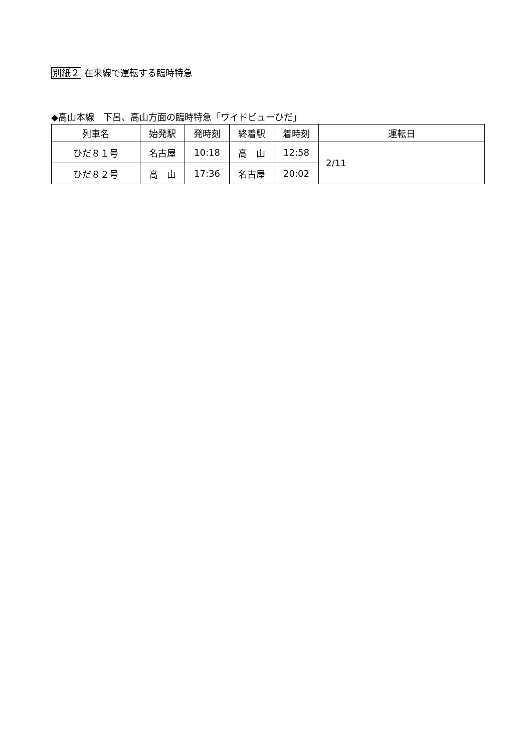別紙２ 在来線で運転する臨時特急
◆高山本線　下呂、高山方面の臨時特急「ワイドビューひだ」
| 列車名 | 始発駅 | 発時刻 | 終着駅 | 着時刻 | 運転日 |
| --- | --- | --- | --- | --- | --- |
| ひだ８１号 | 名古屋 | 10:18 | 高 山 | 12:58 | 2/11 |
| ひだ８２号 | 高 山 | 17:36 | 名古屋 | 20:02 | |